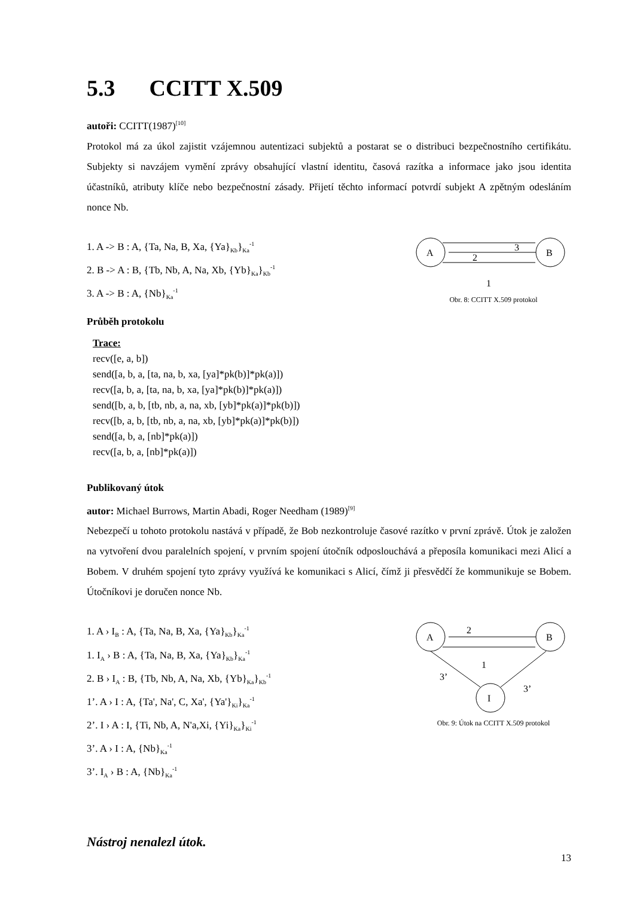5.3 CCITT X.509
autoři: CCITT(1987)<sup>[10]</sup>
Protokol má za úkol zajistit vzájemnou autentizaci subjektů a postarat se o distribuci bezpečnostního certifikátu. Subjekty si navzájem vymění zprávy obsahující vlastní identitu, časová razítka a informace jako jsou identita účastníků, atributy klíče nebo bezpečnostní zásady. Přijetí těchto informací potvrdí subjekt A zpětným odesláním nonce Nb.
1. A -> B : A, {Ta, Na, B, Xa, {Ya}<sub>Kb</sub>}<sub>Ka</sub><sup>-1</sup>
2. B -> A : B, {Tb, Nb, A, Na, Xb, {Yb}<sub>Ka</sub>}<sub>Kb</sub><sup>-1</sup>
3. A -> B : A, {Nb}<sub>Ka</sub><sup>-1</sup>
A
B
3
2
1
Obr. 8: CCITT X.509 protokol
Průběh protokolu
Trace:
recv([e, a, b])
send([a, b, a, [ta, na, b, xa, [ya]*pk(b)]*pk(a)])
recv([a, b, a, [ta, na, b, xa, [ya]*pk(b)]*pk(a)])
send([b, a, b, [tb, nb, a, na, xb, [yb]*pk(a)]*pk(b)])
recv([b, a, b, [tb, nb, a, na, xb, [yb]*pk(a)]*pk(b)])
send([a, b, a, [nb]*pk(a)])
recv([a, b, a, [nb]*pk(a)])
Publikovaný útok
autor: Michael Burrows, Martin Abadi, Roger Needham (1989)<sup>[9]</sup>
Nebezpečí u tohoto protokolu nastává v případě, že Bob nezkontroluje časové razítko v první zprávě. Útok je založen na vytvoření dvou paralelních spojení, v prvním spojení útočník odposlouchává a přeposíla komunikaci mezi Alicí a Bobem. V druhém spojení tyto zprávy využívá ke komunikaci s Alicí, čímž ji přesvědčí že kommunikuje se Bobem. Útočníkovi je doručen nonce Nb.
1. A › I<sub>B</sub> : A, {Ta, Na, B, Xa, {Ya}<sub>Kb</sub>}<sub>Ka</sub><sup>-1</sup>
1. I<sub>A</sub> › B : A, {Ta, Na, B, Xa, {Ya}<sub>Kb</sub>}<sub>Ka</sub><sup>-1</sup>
2. B › I<sub>A</sub> : B, {Tb, Nb, A, Na, Xb, {Yb}<sub>Ka</sub>}<sub>Kb</sub><sup>-1</sup>
1’. A › I : A, {Ta', Na', C, Xa', {Ya'}<sub>Ki</sub>}<sub>Ka</sub><sup>-1</sup>
2’. I › A : I, {Ti, Nb, A, N'a,Xi, {Yi}<sub>Ka</sub>}<sub>Ki</sub><sup>-1</sup>
3’. A › I : A, {Nb}<sub>Ka</sub><sup>-1</sup>
3’. I<sub>A</sub> › B : A, {Nb}<sub>Ka</sub><sup>-1</sup>
A
B
I
2
1
3’
3’
Obr. 9: Útok na CCITT X.509 protokol
Nástroj nenalezl útok.
13